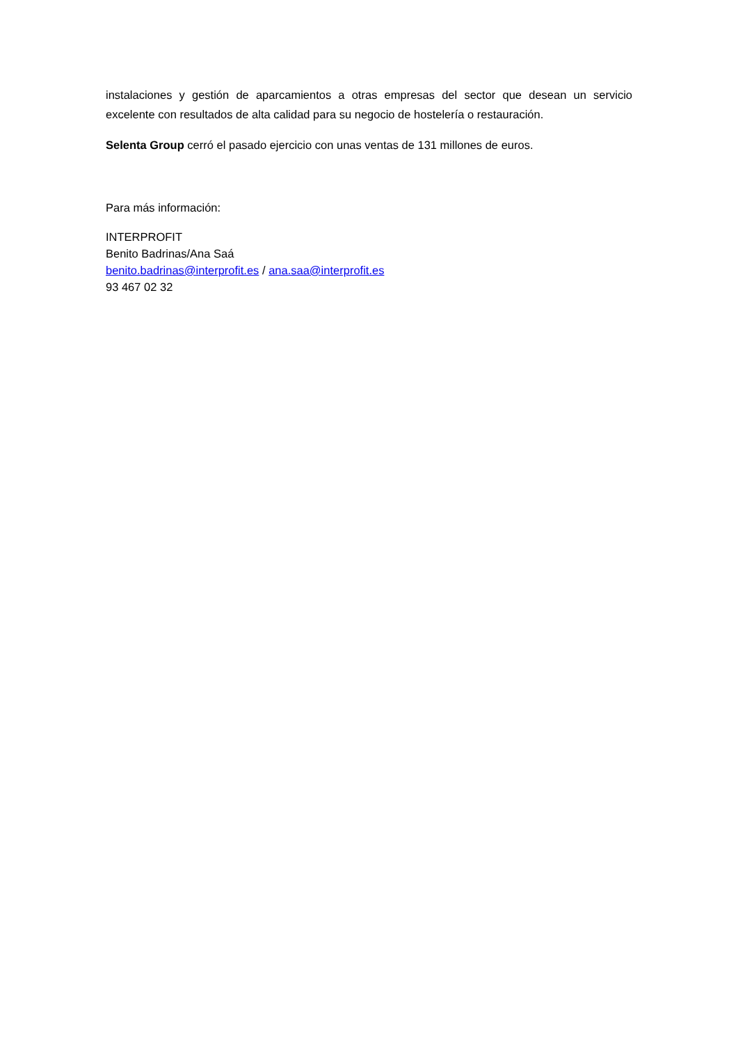instalaciones y gestión de aparcamientos a otras empresas del sector que desean un servicio excelente con resultados de alta calidad para su negocio de hostelería o restauración.
Selenta Group cerró el pasado ejercicio con unas ventas de 131 millones de euros.
Para más información:
INTERPROFIT
Benito Badrinas/Ana Saá
benito.badrinas@interprofit.es / ana.saa@interprofit.es
93 467 02 32